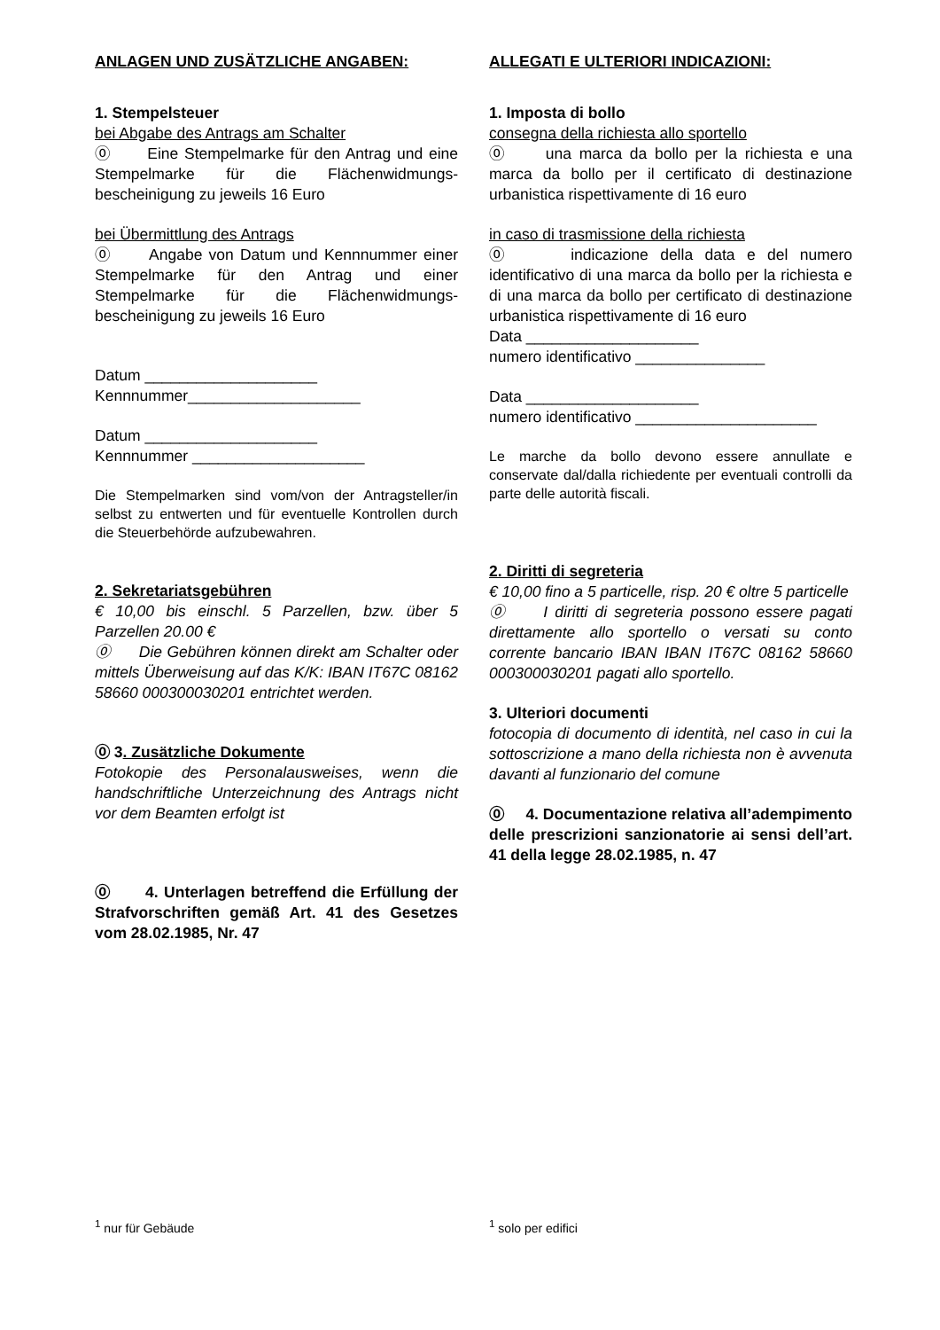ANLAGEN UND ZUSÄTZLICHE ANGABEN:
1. Stempelsteuer
bei Abgabe des Antrags am Schalter
⓪ Eine Stempelmarke für den Antrag und eine Stempelmarke für die Flächenwidmungs­bescheinigung zu jeweils 16 Euro
bei Übermittlung des Antrags
⓪ Angabe von Datum und Kennnummer einer Stempelmarke für den Antrag und einer Stempelmarke für die Flächenwidmungs­bescheinigung zu jeweils 16 Euro
Datum ____________________
Kennnummer____________________
Datum ____________________
Kennnummer ____________________
Die Stempelmarken sind vom/von der Antragsteller/in selbst zu entwerten und für eventuelle Kontrollen durch die Steuerbehörde aufzubewahren.
2. Sekretariatsgebühren
€ 10,00 bis einschl. 5 Parzellen, bzw. über 5 Parzellen 20.00 €
⓪ Die Gebühren können direkt am Schalter oder mittels Überweisung auf das K/K: IBAN IT67C 08162 58660 000300030201 entrichtet werden.
⓪ 3. Zusätzliche Dokumente
Fotokopie des Personalausweises, wenn die handschriftliche Unterzeichnung des Antrags nicht vor dem Beamten erfolgt ist
⓪ 4. Unterlagen betreffend die Erfüllung der Strafvorschriften gemäß Art. 41 des Gesetzes vom 28.02.1985, Nr. 47
ALLEGATI E ULTERIORI INDICAZIONI:
1. Imposta di bollo
consegna della richiesta allo sportello
⓪ una marca da bollo per la richiesta e una marca da bollo per il certificato di destinazione urbanistica rispettivamente di 16 euro
in caso di trasmissione della richiesta
⓪ indicazione della data e del numero identificativo di una marca da bollo per la richiesta e di una marca da bollo per certificato di destinazione urbanistica rispettivamente di 16 euro
Data ____________________
numero identificativo _______________
Data ____________________
numero identificativo _____________________
Le marche da bollo devono essere annullate e conservate dal/dalla richiedente per eventuali controlli da parte delle autorità fiscali.
2. Diritti di segreteria
€ 10,00 fino a 5 particelle, risp. 20 € oltre 5 particelle
⓪ I diritti di segreteria possono essere pagati direttamente allo sportello o versati su conto corrente bancario IBAN IBAN IT67C 08162 58660 000300030201 pagati allo sportello.
3. Ulteriori documenti
fotocopia di documento di identità, nel caso in cui la sottoscrizione a mano della richiesta non è avvenuta davanti al funzionario del comune
⓪ 4. Documentazione relativa all’adempimento delle prescrizioni sanzionatorie ai sensi dell’art. 41 della legge 28.02.1985, n. 47
<sup>1</sup> nur für Gebäude <sup>1</sup> solo per edifici